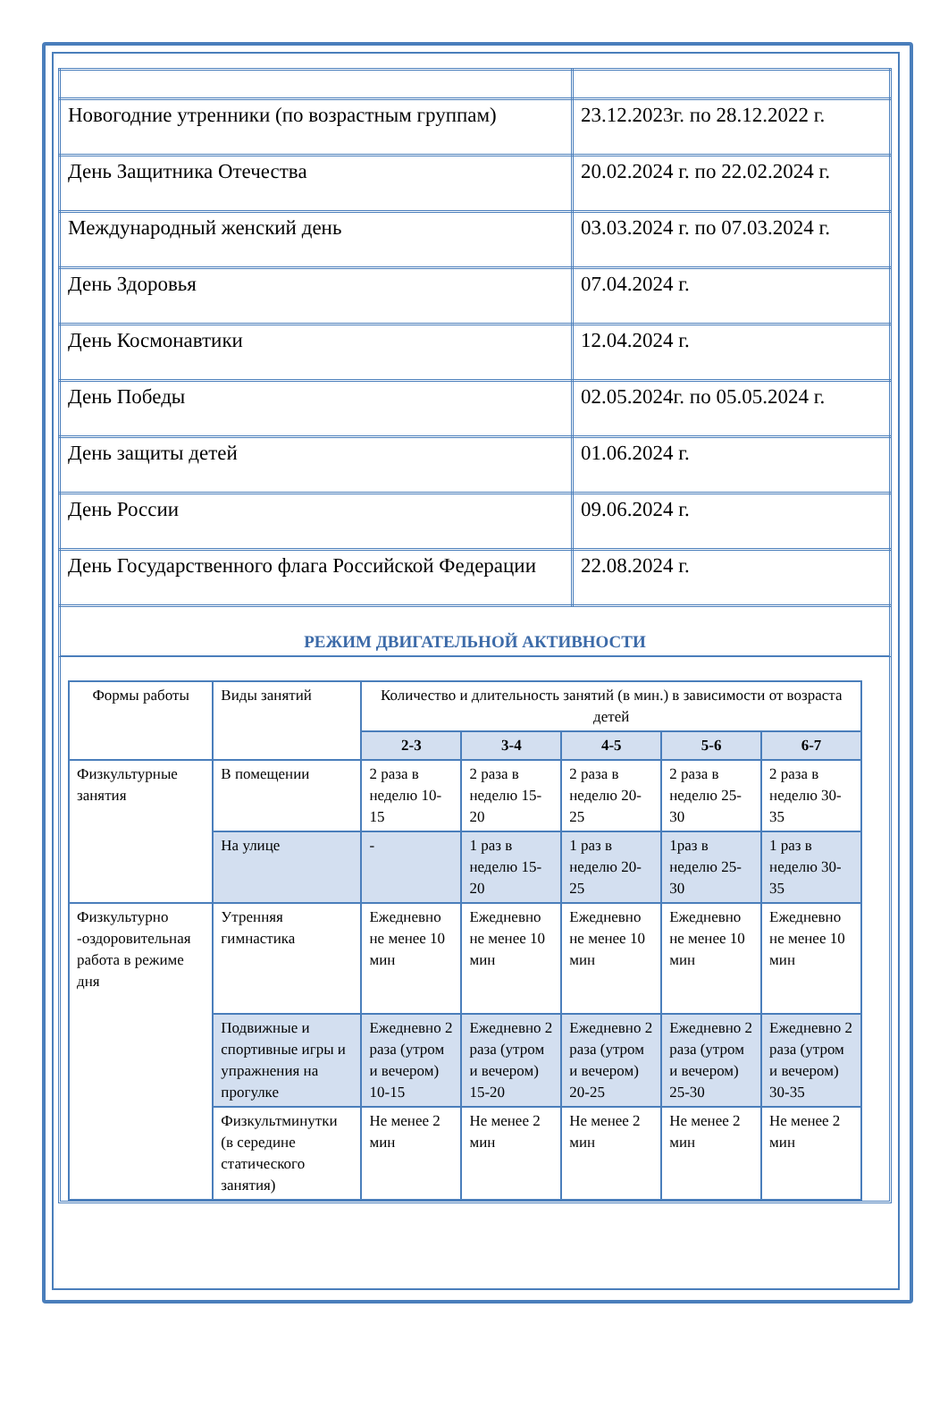| Новогодние утренники (по возрастным группам) | 23.12.2023г. по 28.12.2022 г. |
| День Защитника Отечества | 20.02.2024 г. по 22.02.2024 г. |
| Международный женский день | 03.03.2024 г. по 07.03.2024 г. |
| День Здоровья | 07.04.2024 г. |
| День Космонавтики | 12.04.2024 г. |
| День Победы | 02.05.2024г. по 05.05.2024 г. |
| День защиты детей | 01.06.2024 г. |
| День России | 09.06.2024 г. |
| День Государственного флага Российской Федерации | 22.08.2024 г. |
РЕЖИМ ДВИГАТЕЛЬНОЙ АКТИВНОСТИ
| Формы работы | Виды занятий | Количество и длительность занятий (в мин.) в зависимости от возраста детей | | | | |
| --- | --- | --- | --- | --- | --- | --- |
| | | 2-3 | 3-4 | 4-5 | 5-6 | 6-7 |
| Физкультурные занятия | В помещении | 2 раза в неделю 10-15 | 2 раза в неделю 15-20 | 2 раза в неделю 20-25 | 2 раза в неделю 25-30 | 2 раза в неделю 30-35 |
| | На улице | - | 1 раз в неделю 15-20 | 1 раз в неделю 20-25 | 1раз в неделю 25-30 | 1 раз в неделю 30-35 |
| Физкультурно -оздоровительная работа в режиме дня | Утренняя гимнастика | Ежедневно не менее 10 мин | Ежедневно не менее 10 мин | Ежедневно не менее 10 мин | Ежедневно не менее 10 мин | Ежедневно не менее 10 мин |
| | Подвижные и спортивные игры и упражнения на прогулке | Ежедневно 2 раза (утром и вечером) 10-15 | Ежедневно 2 раза (утром и вечером) 15-20 | Ежедневно 2 раза (утром и вечером) 20-25 | Ежедневно 2 раза (утром и вечером) 25-30 | Ежедневно 2 раза (утром и вечером) 30-35 |
| | Физкультминутки (в середине статического занятия) | Не менее 2 мин | Не менее 2 мин | Не менее 2 мин | Не менее 2 мин | Не менее 2 мин |